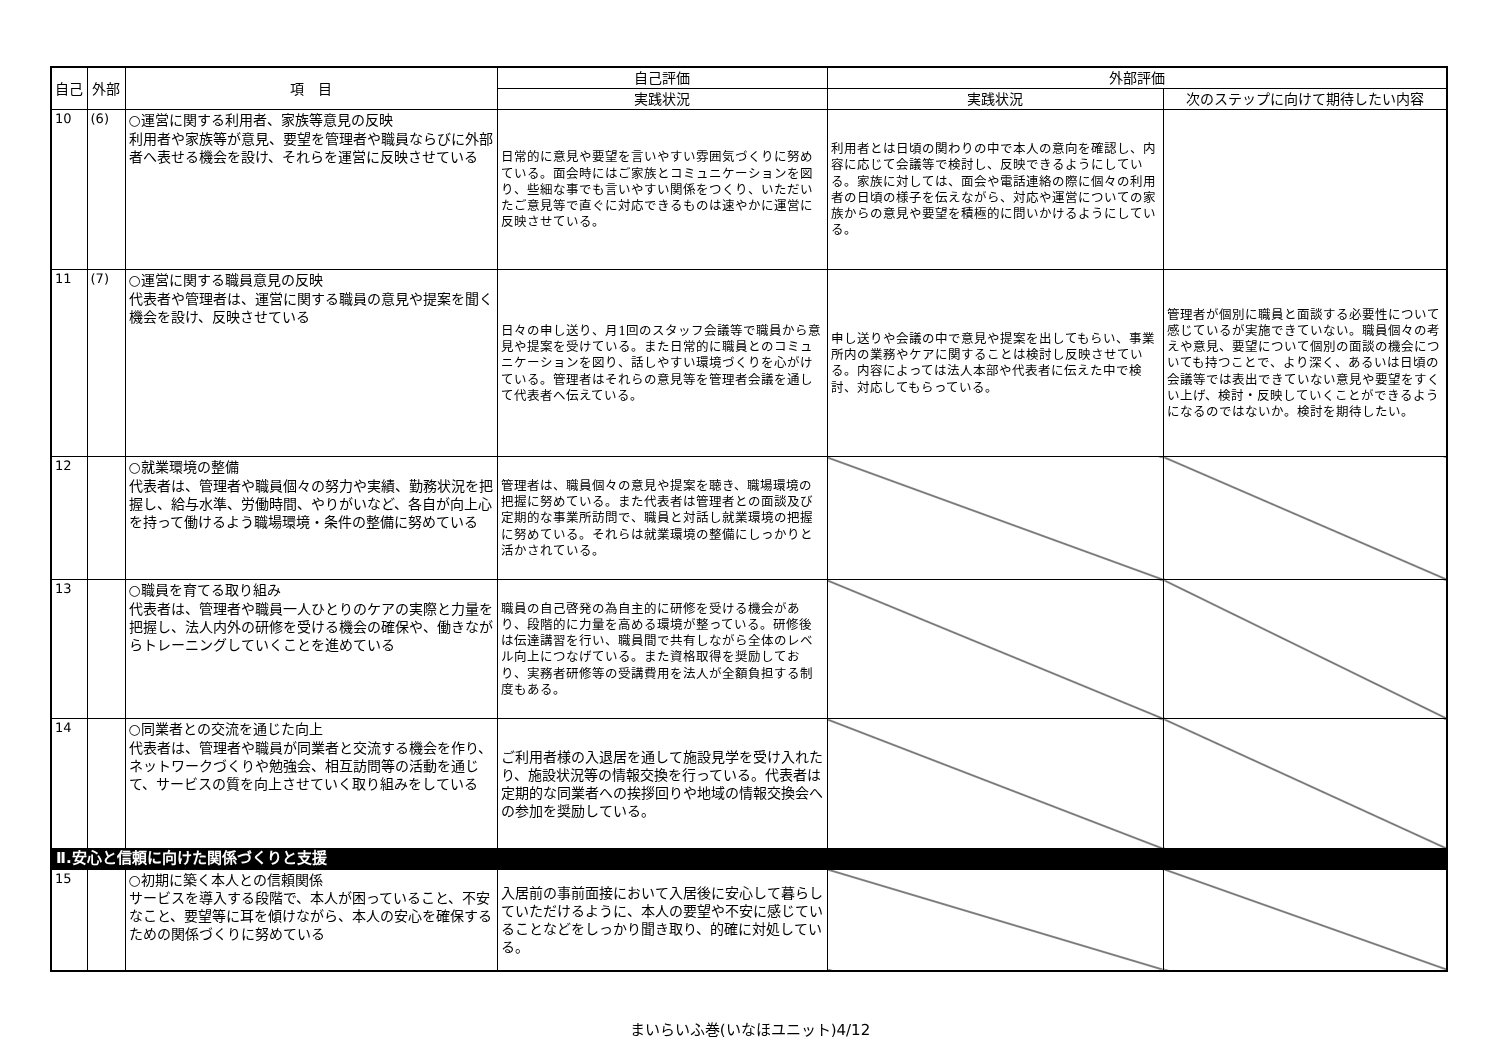| 自己 | 外部 | 項 目 | 自己評価 | 外部評価 | |
| --- | --- | --- | --- | --- | --- |
| | | | 実践状況 | 実践状況 | 次のステップに向けて期待したい内容 |
| 10 | (6) | ○運営に関する利用者、家族等意見の反映 利用者や家族等が意見、要望を管理者や職員ならびに外部者へ表せる機会を設け、それらを運営に反映させている | 日常的に意見や要望を言いやすい雰囲気づくりに努めている。面会時にはご家族とコミュニケーションを図り、些細な事でも言いやすい関係をつくり、いただいたご意見等で直ぐに対応できるものは速やかに運営に反映させている。 | 利用者とは日頃の関わりの中で本人の意向を確認し、内容に応じて会議等で検討し、反映できるようにしている。家族に対しては、面会や電話連絡の際に個々の利用者の日頃の様子を伝えながら、対応や運営についての家族からの意見や要望を積極的に問いかけるようにしている。 | |
| 11 | (7) | ○運営に関する職員意見の反映 代表者や管理者は、運営に関する職員の意見や提案を聞く機会を設け、反映させている | 日々の申し送り、月1回のスタッフ会議等で職員から意見や提案を受けている。また日常的に職員とのコミュニケーションを図り、話しやすい環境づくりを心がけている。管理者はそれらの意見等を管理者会議を通して代表者へ伝えている。 | 申し送りや会議の中で意見や提案を出してもらい、事業所内の業務やケアに関することは検討し反映させている。内容によっては法人本部や代表者に伝えた中で検討、対応してもらっている。 | 管理者が個別に職員と面談する必要性について感じているが実施できていない。職員個々の考えや意見、要望について個別の面談の機会についても持つことで、より深く、あるいは日頃の会議等では表出できていない意見や要望をすくい上げ、検討・反映していくことができるようになるのではないか。検討を期待したい。 |
| 12 | | ○就業環境の整備 代表者は、管理者や職員個々の努力や実績、勤務状況を把握し、給与水準、労働時間、やりがいなど、各自が向上心を持って働けるよう職場環境・条件の整備に努めている | 管理者は、職員個々の意見や提案を聴き、職場環境の把握に努めている。また代表者は管理者との面談及び定期的な事業所訪問で、職員と対話し就業環境の把握に努めている。それらは就業環境の整備にしっかりと活かされている。 | | |
| 13 | | ○職員を育てる取り組み 代表者は、管理者や職員一人ひとりのケアの実際と力量を把握し、法人内外の研修を受ける機会の確保や、働きながらトレーニングしていくことを進めている | 職員の自己啓発の為自主的に研修を受ける機会があり、段階的に力量を高める環境が整っている。研修後は伝達講習を行い、職員間で共有しながら全体のレベル向上につなげている。また資格取得を奨励しており、実務者研修等の受講費用を法人が全額負担する制度もある。 | | |
| 14 | | ○同業者との交流を通じた向上 代表者は、管理者や職員が同業者と交流する機会を作り、ネットワークづくりや勉強会、相互訪問等の活動を通じて、サービスの質を向上させていく取り組みをしている | ご利用者様の入退居を通して施設見学を受け入れたり、施設状況等の情報交換を行っている。代表者は定期的な同業者への挨拶回りや地域の情報交換会への参加を奨励している。 | | |
| Ⅱ.安心と信頼に向けた関係づくりと支援 | | | | | |
| 15 | | ○初期に築く本人との信頼関係 サービスを導入する段階で、本人が困っていること、不安なこと、要望等に耳を傾けながら、本人の安心を確保するための関係づくりに努めている | 入居前の事前面接において入居後に安心して暮らしていただけるように、本人の要望や不安に感じていることなどをしっかり聞き取り、的確に対処している。 | | |
まいらいふ巻(いなほユニット)4/12